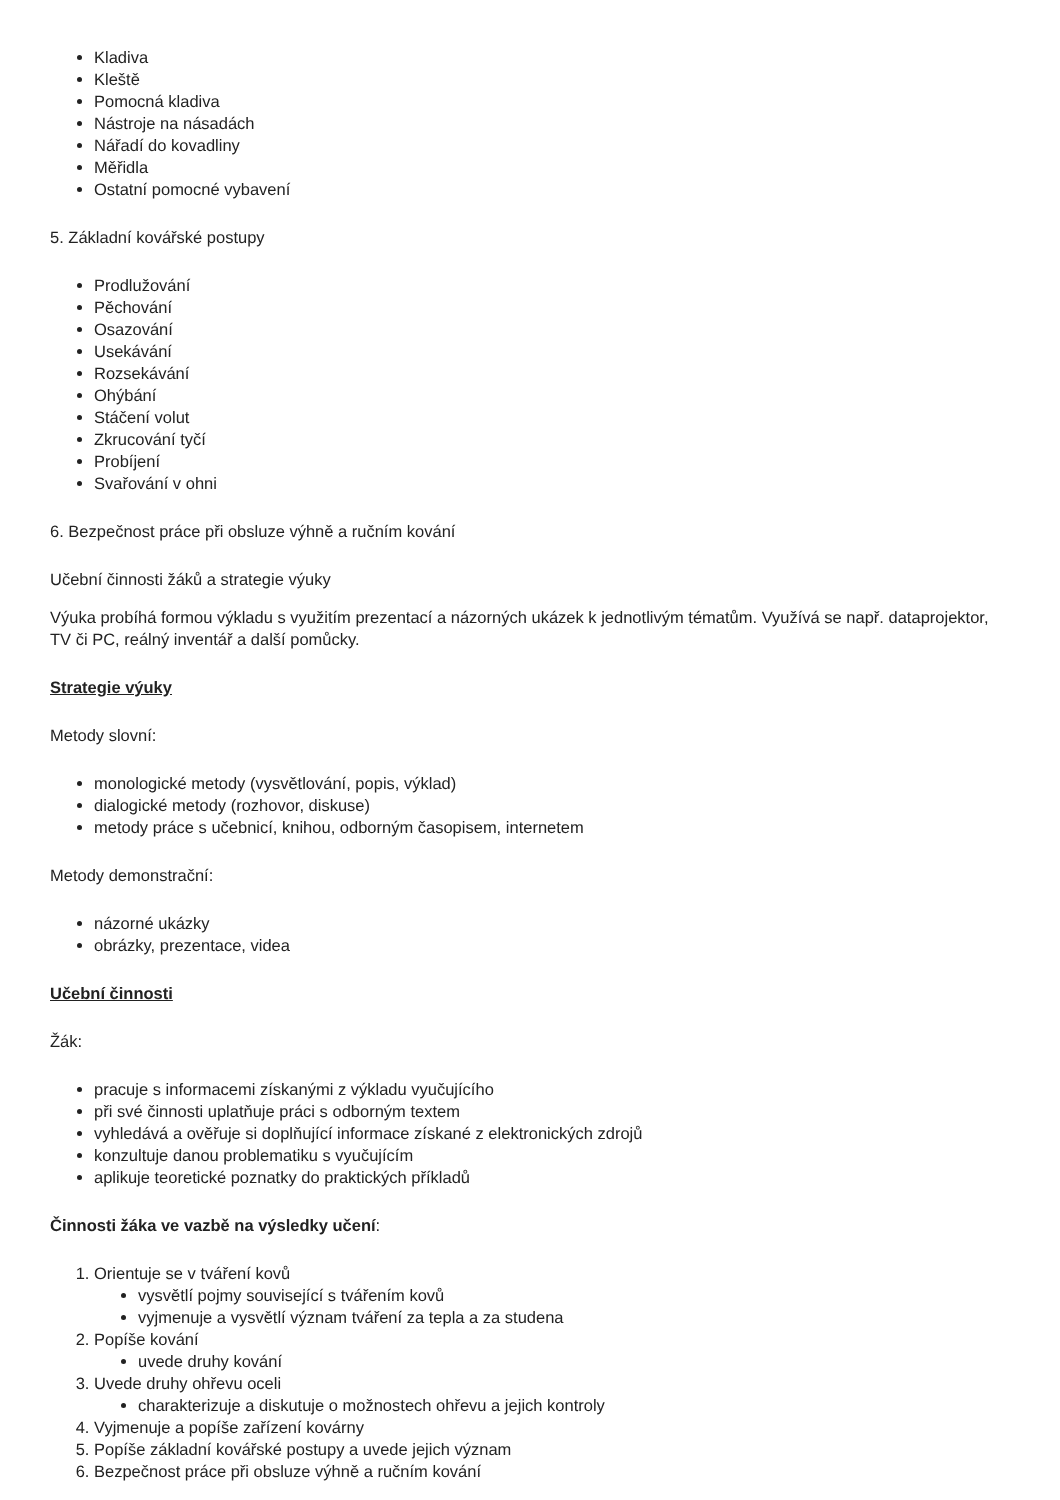Kladiva
Kleště
Pomocná kladiva
Nástroje na násadách
Nářadí do kovadliny
Měřidla
Ostatní pomocné vybavení
5. Základní kovářské postupy
Prodlužování
Pěchování
Osazování
Usekávání
Rozsekávání
Ohýbání
Stáčení volut
Zkrucování tyčí
Probíjení
Svařování v ohni
6. Bezpečnost práce při obsluze výhně a ručním kování
Učební činnosti žáků a strategie výuky
Výuka probíhá formou výkladu s využitím prezentací a názorných ukázek k jednotlivým tématům. Využívá se např. dataprojektor, TV či PC, reálný inventář a další pomůcky.
Strategie výuky
Metody slovní:
monologické metody (vysvětlování, popis, výklad)
dialogické metody (rozhovor, diskuse)
metody práce s učebnicí, knihou, odborným časopisem, internetem
Metody demonstrační:
názorné ukázky
obrázky, prezentace, videa
Učební činnosti
Žák:
pracuje s informacemi získanými z výkladu vyučujícího
při své činnosti uplatňuje práci s odborným textem
vyhledává a ověřuje si doplňující informace získané z elektronických zdrojů
konzultuje danou problematiku s vyučujícím
aplikuje teoretické poznatky do praktických příkladů
Činnosti žáka ve vazbě na výsledky učení:
1. Orientuje se v tváření kovů
vysvětlí pojmy související s tvářením kovů
vyjmenuje a vysvětlí význam tváření za tepla a za studena
2. Popíše kování
uvede druhy kování
3. Uvede druhy ohřevu oceli
charakterizuje a diskutuje o možnostech ohřevu a jejich kontroly
4. Vyjmenuje a popíše zařízení kovárny
5. Popíše základní kovářské postupy a uvede jejich význam
6. Bezpečnost práce při obsluze výhně a ručním kování